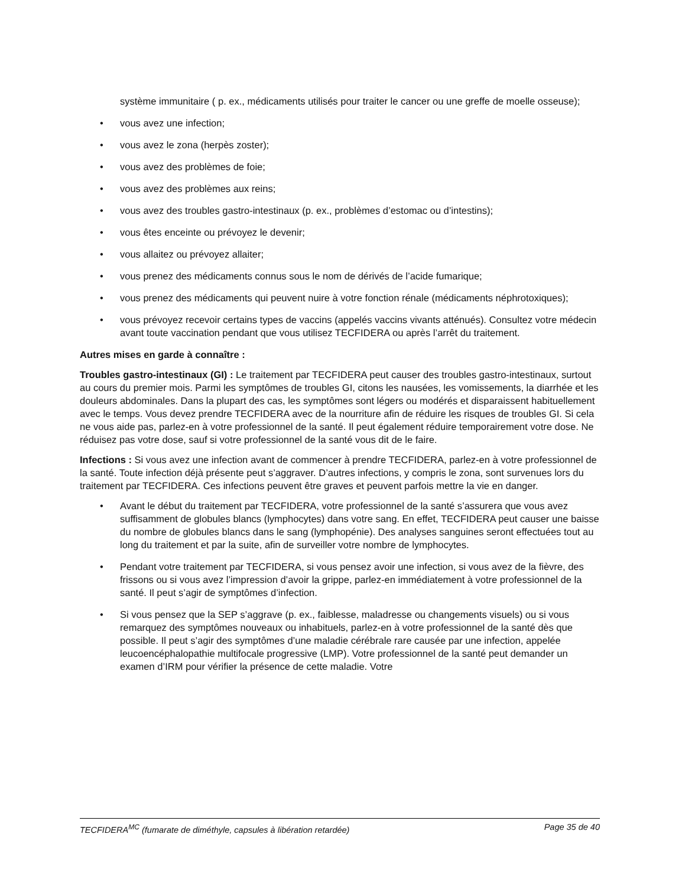système immunitaire ( p. ex., médicaments utilisés pour traiter le cancer ou une greffe de moelle osseuse);
• vous avez une infection;
• vous avez le zona (herpès zoster);
• vous avez des problèmes de foie;
• vous avez des problèmes aux reins;
• vous avez des troubles gastro-intestinaux (p. ex., problèmes d’estomac ou d’intestins);
• vous êtes enceinte ou prévoyez le devenir;
• vous allaitez ou prévoyez allaiter;
• vous prenez des médicaments connus sous le nom de dérivés de l’acide fumarique;
• vous prenez des médicaments qui peuvent nuire à votre fonction rénale (médicaments néphrotoxiques);
• vous prévoyez recevoir certains types de vaccins (appelés vaccins vivants atténués). Consultez votre médecin avant toute vaccination pendant que vous utilisez TECFIDERA ou après l’arrêt du traitement.
Autres mises en garde à connaître :
Troubles gastro-intestinaux (GI) : Le traitement par TECFIDERA peut causer des troubles gastro-intestinaux, surtout au cours du premier mois. Parmi les symptômes de troubles GI, citons les nausées, les vomissements, la diarrhée et les douleurs abdominales. Dans la plupart des cas, les symptômes sont légers ou modérés et disparaissent habituellement avec le temps. Vous devez prendre TECFIDERA avec de la nourriture afin de réduire les risques de troubles GI. Si cela ne vous aide pas, parlez-en à votre professionnel de la santé. Il peut également réduire temporairement votre dose. Ne réduisez pas votre dose, sauf si votre professionnel de la santé vous dit de le faire.
Infections : Si vous avez une infection avant de commencer à prendre TECFIDERA, parlez-en à votre professionnel de la santé. Toute infection déjà présente peut s’aggraver. D’autres infections, y compris le zona, sont survenues lors du traitement par TECFIDERA. Ces infections peuvent être graves et peuvent parfois mettre la vie en danger.
• Avant le début du traitement par TECFIDERA, votre professionnel de la santé s’assurera que vous avez suffisamment de globules blancs (lymphocytes) dans votre sang. En effet, TECFIDERA peut causer une baisse du nombre de globules blancs dans le sang (lymphopénie). Des analyses sanguines seront effectuées tout au long du traitement et par la suite, afin de surveiller votre nombre de lymphocytes.
• Pendant votre traitement par TECFIDERA, si vous pensez avoir une infection, si vous avez de la fièvre, des frissons ou si vous avez l’impression d’avoir la grippe, parlez-en immédiatement à votre professionnel de la santé. Il peut s’agir de symptômes d’infection.
• Si vous pensez que la SEP s’aggrave (p. ex., faiblesse, maladresse ou changements visuels) ou si vous remarquez des symptômes nouveaux ou inhabituels, parlez-en à votre professionnel de la santé dès que possible. Il peut s’agir des symptômes d’une maladie cérébrale rare causée par une infection, appelée leucoencéphalopathie multifocale progressive (LMP). Votre professionnel de la santé peut demander un examen d’IRM pour vérifier la présence de cette maladie. Votre
TECFIDERA<sup>MC</sup> (fumarate de diméthyle, capsules à libération retardée) Page 35 de 40